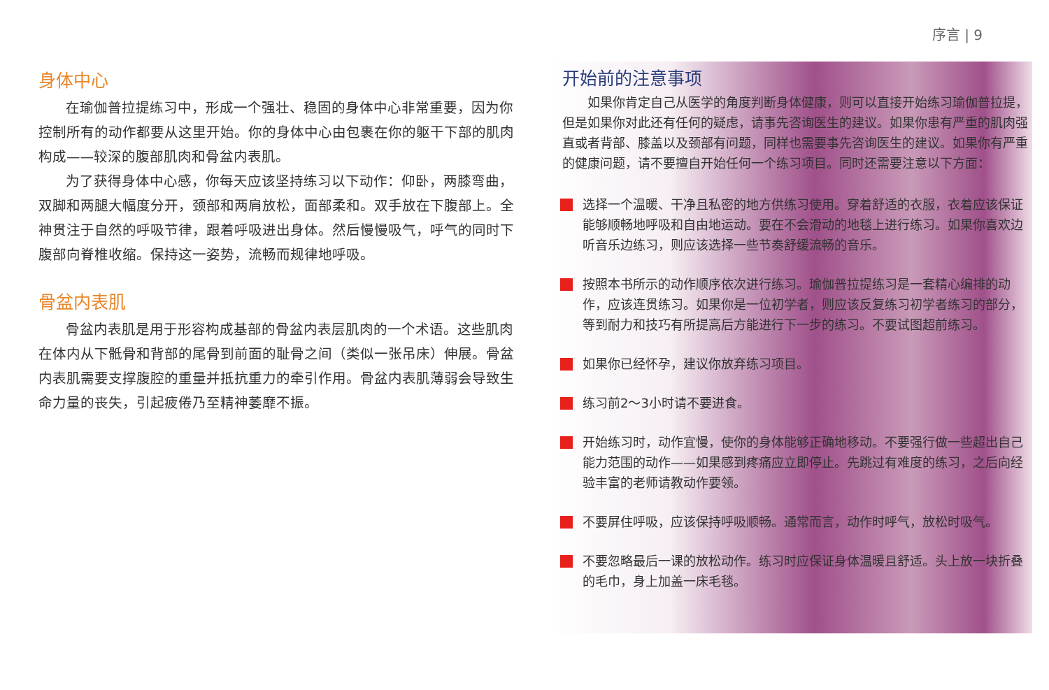序言 | 9
身体中心
在瑜伽普拉提练习中，形成一个强壮、稳固的身体中心非常重要，因为你控制所有的动作都要从这里开始。你的身体中心由包裹在你的躯干下部的肌肉构成——较深的腹部肌肉和骨盆内表肌。
为了获得身体中心感，你每天应该坚持练习以下动作：仰卧，两膝弯曲，双脚和两腿大幅度分开，颈部和两肩放松，面部柔和。双手放在下腹部上。全神贯注于自然的呼吸节律，跟着呼吸进出身体。然后慢慢吸气，呼气的同时下腹部向脊椎收缩。保持这一姿势，流畅而规律地呼吸。
骨盆内表肌
骨盆内表肌是用于形容构成基部的骨盆内表层肌肉的一个术语。这些肌肉在体内从下骶骨和背部的尾骨到前面的耻骨之间（类似一张吊床）伸展。骨盆内表肌需要支撑腹腔的重量并抵抗重力的牵引作用。骨盆内表肌薄弱会导致生命力量的丧失，引起疲倦乃至精神萎靡不振。
开始前的注意事项
如果你肯定自己从医学的角度判断身体健康，则可以直接开始练习瑜伽普拉提，但是如果你对此还有任何的疑虑，请事先咨询医生的建议。如果你患有严重的肌肉强直或者背部、膝盖以及颈部有问题，同样也需要事先咨询医生的建议。如果你有严重的健康问题，请不要擅自开始任何一个练习项目。同时还需要注意以下方面：
选择一个温暖、干净且私密的地方供练习使用。穿着舒适的衣服，衣着应该保证能够顺畅地呼吸和自由地运动。要在不会滑动的地毯上进行练习。如果你喜欢边听音乐边练习，则应该选择一些节奏舒缓流畅的音乐。
按照本书所示的动作顺序依次进行练习。瑜伽普拉提练习是一套精心编排的动作，应该连贯练习。如果你是一位初学者，则应该反复练习初学者练习的部分，等到耐力和技巧有所提高后方能进行下一步的练习。不要试图超前练习。
如果你已经怀孕，建议你放弃练习项目。
练习前2～3小时请不要进食。
开始练习时，动作宜慢，使你的身体能够正确地移动。不要强行做一些超出自己能力范围的动作——如果感到疼痛应立即停止。先跳过有难度的练习，之后向经验丰富的老师请教动作要领。
不要屏住呼吸，应该保持呼吸顺畅。通常而言，动作时呼气，放松时吸气。
不要忽略最后一课的放松动作。练习时应保证身体温暖且舒适。头上放一块折叠的毛巾，身上加盖一床毛毯。